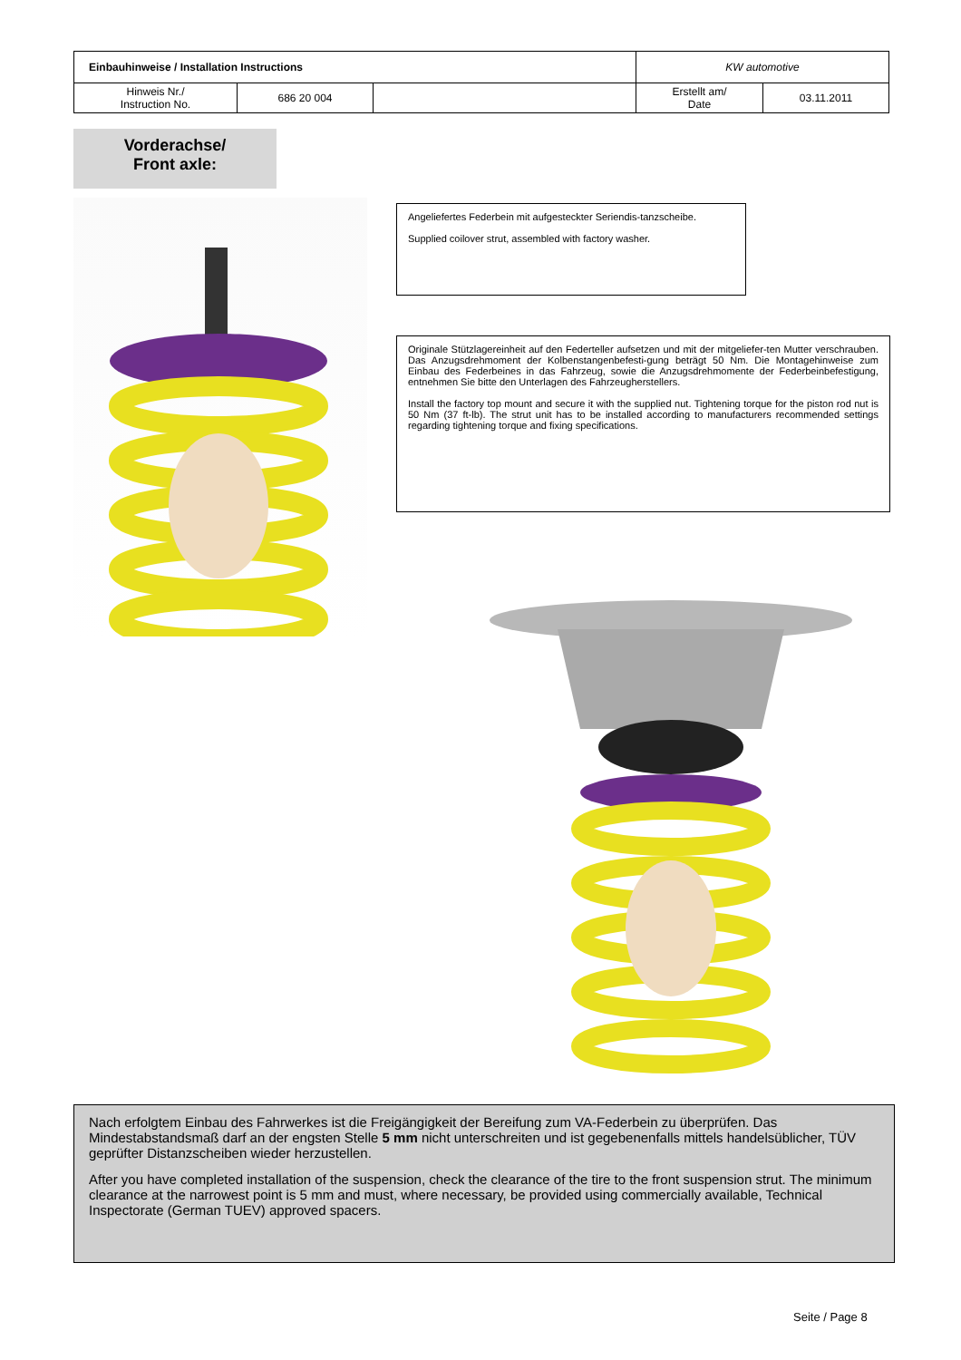| Einbauhinweise / Installation Instructions | | | KW automotive | |
| Hinweis Nr./ Instruction No. | 686 20 004 | | Erstellt am/ Date | 03.11.2011 |
Vorderachse/
Front axle:
Angeliefertes Federbein mit aufgesteckter Seriendis-tanzscheibe.
Supplied coilover strut, assembled with factory washer.
Originale Stützlagereinheit auf den Federteller aufsetzen und mit der mitgeliefer-ten Mutter verschrauben. Das Anzugsdrehmoment der Kolbenstangenbefesti-gung beträgt 50 Nm. Die Montagehinweise zum Einbau des Federbeines in das Fahrzeug, sowie die Anzugsdrehmomente der Federbeinbefestigung, entnehmen Sie bitte den Unterlagen des Fahrzeugherstellers.
Install the factory top mount and secure it with the supplied nut. Tightening torque for the piston rod nut is 50 Nm (37 ft-lb). The strut unit has to be installed according to manufacturers recommended settings regarding tightening torque and fixing specifications.
Nach erfolgtem Einbau des Fahrwerkes ist die Freigängigkeit der Bereifung zum VA-Federbein zu überprüfen. Das Mindestabstandsmaß darf an der engsten Stelle 5 mm nicht unterschreiten und ist gegebenenfalls mittels handelsüblicher, TÜV geprüfter Distanzscheiben wieder herzustellen.
After you have completed installation of the suspension, check the clearance of the tire to the front suspension strut. The minimum clearance at the narrowest point is 5 mm and must, where necessary, be provided using commercially available, Technical Inspectorate (German TUEV) approved spacers.
Seite / Page 8